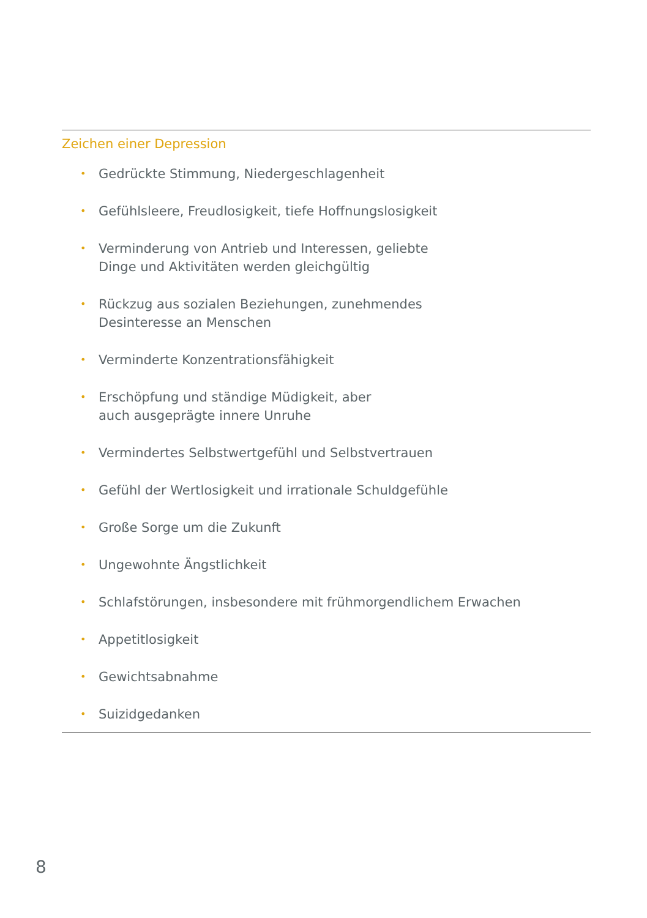Zeichen einer Depression
• Gedrückte Stimmung, Niedergeschlagenheit
• Gefühlsleere, Freudlosigkeit, tiefe Hoffnungslosigkeit
• Verminderung von Antrieb und Interessen, geliebte
Dinge und Aktivitäten werden gleichgültig
• Rückzug aus sozialen Beziehungen, zunehmendes
Desinteresse an Menschen
• Verminderte Konzentrationsfähigkeit
• Erschöpfung und ständige Müdigkeit, aber
auch ausgeprägte innere Unruhe
• Vermindertes Selbstwertgefühl und Selbstvertrauen
• Gefühl der Wertlosigkeit und irrationale Schuldgefühle
• Große Sorge um die Zukunft
• Ungewohnte Ängstlichkeit
• Schlafstörungen, insbesondere mit frühmorgendlichem Erwachen
• Appetitlosigkeit
• Gewichtsabnahme
• Suizidgedanken
8